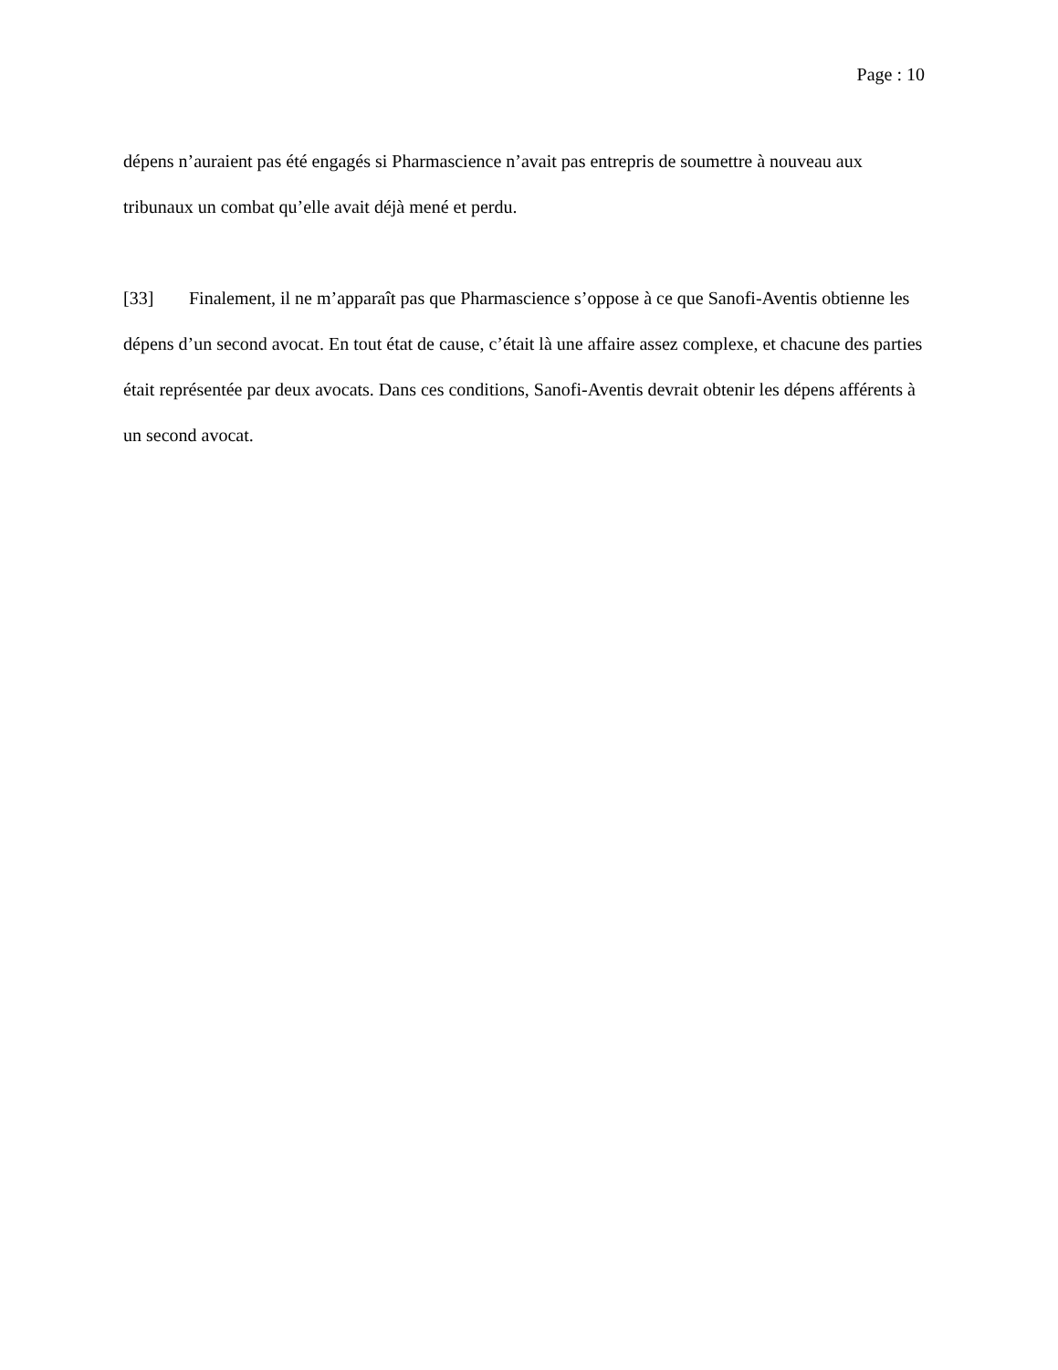Page : 10
dépens n’auraient pas été engagés si Pharmascience n’avait pas entrepris de soumettre à nouveau aux tribunaux un combat qu’elle avait déjà mené et perdu.
[33] Finalement, il ne m’apparaît pas que Pharmascience s’oppose à ce que Sanofi-Aventis obtienne les dépens d’un second avocat. En tout état de cause, c’était là une affaire assez complexe, et chacune des parties était représentée par deux avocats. Dans ces conditions, Sanofi-Aventis devrait obtenir les dépens afférents à un second avocat.